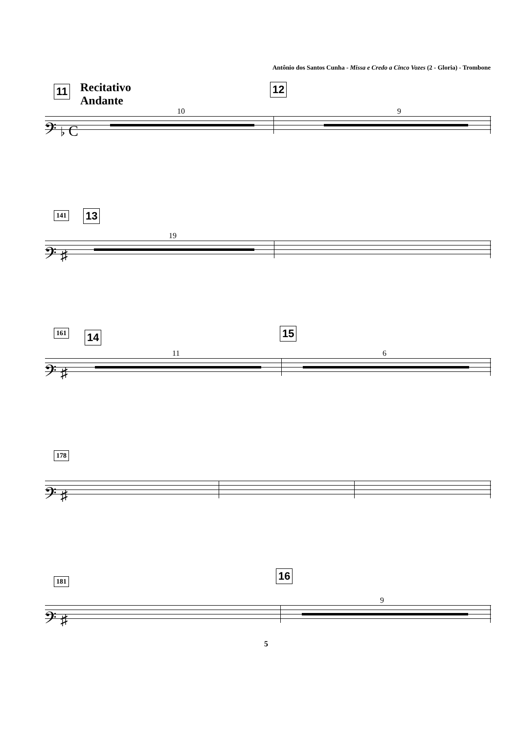Antônio dos Santos Cunha - Missa e Credo a Cinco Vozes (2 - Gloria) - Trombone
11
Recitativo
Andante
12
10 9
𝄢 ♭ C
141 13
19
𝄢 ♯
161 14 15
11 6
𝄢 ♯
178
𝄢 ♯
181 16
9
𝄢 ♯
5